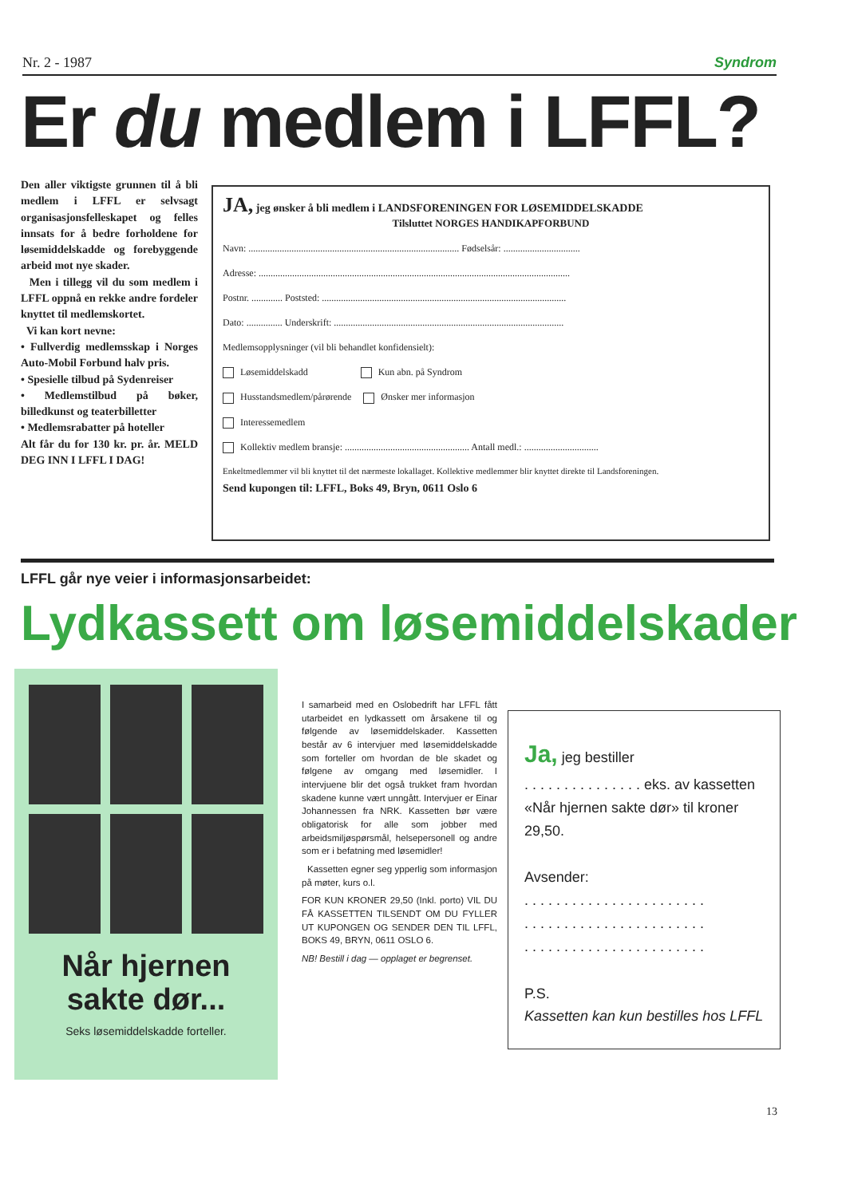Nr. 2 - 1987 Syndrom
Er du medlem i LFFL?
Den aller viktigste grunnen til å bli medlem i LFFL er selvsagt organisasjonsfelleskapet og felles innsats for å bedre forholdene for løsemiddelskadde og forebyggende arbeid mot nye skader.
Men i tillegg vil du som medlem i LFFL oppnå en rekke andre fordeler knyttet til medlemskortet.
Vi kan kort nevne:
• Fullverdig medlemsskap i Norges Auto-Mobil Forbund halv pris.
• Spesielle tilbud på Sydenreiser
• Medlemstilbud på bøker, billedkunst og teaterbilletter
• Medlemsrabatter på hoteller
Alt får du for 130 kr. pr. år. MELD DEG INN I LFFL I DAG!
JA, jeg ønsker å bli medlem i LANDSFORENINGEN FOR LØSEMIDDELSKADDE
Tilsluttet NORGES HANDIKAPFORBUND
Navn: ........................................................................................ Fødselsår: ................................
Adresse: ..................................................................................................................................
Postnr. ............. Poststed: ......................................................................................................
Dato: ............... Underskrift: ................................................................................................
Medlemsopplysninger (vil bli behandlet konfidensielt):
Løsemiddelskadd Kun abn. på Syndrom
Husstandsmedlem/pårørende Ønsker mer informasjon
Interessemedlem
Kollektiv medlem bransje: .................................................... Antall medl.: ...............................
Enkeltmedlemmer vil bli knyttet til det nærmeste lokallaget. Kollektive medlemmer blir knyttet direkte til Landsforeningen.
Send kupongen til: LFFL, Boks 49, Bryn, 0611 Oslo 6
LFFL går nye veier i informasjonsarbeidet:
Lydkassett om løsemiddelskader
Når hjernen
sakte dør...
Seks løsemiddelskadde forteller.
I samarbeid med en Oslobedrift har LFFL fått utarbeidet en lydkassett om årsakene til og følgende av løsemiddelskader. Kassetten består av 6 intervjuer med løsemiddelskadde som forteller om hvordan de ble skadet og følgene av omgang med løsemidler. I intervjuene blir det også trukket fram hvordan skadene kunne vært unngått. Intervjuer er Einar Johannessen fra NRK. Kassetten bør være obligatorisk for alle som jobber med arbeidsmiljøspørsmål, helsepersonell og andre som er i befatning med løsemidler!
Kassetten egner seg ypperlig som informasjon på møter, kurs o.l.
FOR KUN KRONER 29,50 (Inkl. porto) VIL DU FÅ KASSETTEN TILSENDT OM DU FYLLER UT KUPONGEN OG SENDER DEN TIL LFFL, BOKS 49, BRYN, 0611 OSLO 6.
NB! Bestill i dag — opplaget er begrenset.
Ja, jeg bestiller
. . . . . . . . . . . . . . . eks. av kassetten «Når hjernen sakte dør» til kroner 29,50.
Avsender:
. . . . . . . . . . . . . . . . . . . . . . .
. . . . . . . . . . . . . . . . . . . . . . .
. . . . . . . . . . . . . . . . . . . . . . .
P.S.
Kassetten kan kun bestilles hos LFFL
13